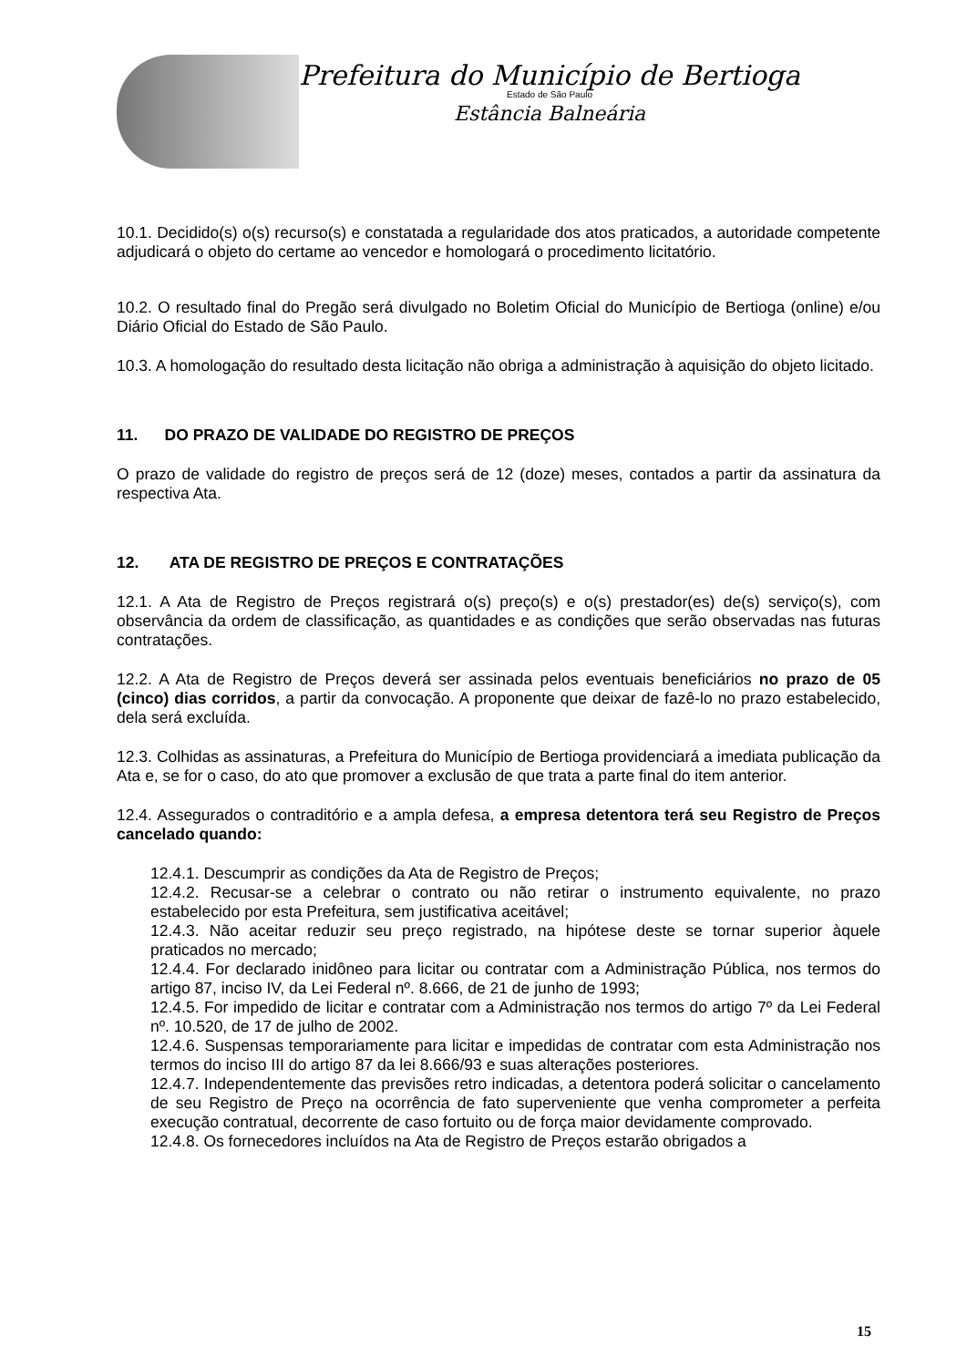Prefeitura do Município de Bertioga
Estado de São Paulo
Estância Balneária
10.1. Decidido(s) o(s) recurso(s) e constatada a regularidade dos atos praticados, a autoridade competente adjudicará o objeto do certame ao vencedor e homologará o procedimento licitatório.
10.2. O resultado final do Pregão será divulgado no Boletim Oficial do Município de Bertioga (online) e/ou Diário Oficial do Estado de São Paulo.
10.3. A homologação do resultado desta licitação não obriga a administração à aquisição do objeto licitado.
11. DO PRAZO DE VALIDADE DO REGISTRO DE PREÇOS
O prazo de validade do registro de preços será de 12 (doze) meses, contados a partir da assinatura da respectiva Ata.
12. ATA DE REGISTRO DE PREÇOS E CONTRATAÇÕES
12.1. A Ata de Registro de Preços registrará o(s) preço(s) e o(s) prestador(es) de(s) serviço(s), com observância da ordem de classificação, as quantidades e as condições que serão observadas nas futuras contratações.
12.2. A Ata de Registro de Preços deverá ser assinada pelos eventuais beneficiários no prazo de 05 (cinco) dias corridos, a partir da convocação. A proponente que deixar de fazê-lo no prazo estabelecido, dela será excluída.
12.3. Colhidas as assinaturas, a Prefeitura do Município de Bertioga providenciará a imediata publicação da Ata e, se for o caso, do ato que promover a exclusão de que trata a parte final do item anterior.
12.4. Assegurados o contraditório e a ampla defesa, a empresa detentora terá seu Registro de Preços cancelado quando:
12.4.1. Descumprir as condições da Ata de Registro de Preços;
12.4.2. Recusar-se a celebrar o contrato ou não retirar o instrumento equivalente, no prazo estabelecido por esta Prefeitura, sem justificativa aceitável;
12.4.3. Não aceitar reduzir seu preço registrado, na hipótese deste se tornar superior àquele praticados no mercado;
12.4.4. For declarado inidôneo para licitar ou contratar com a Administração Pública, nos termos do artigo 87, inciso IV, da Lei Federal nº. 8.666, de 21 de junho de 1993;
12.4.5. For impedido de licitar e contratar com a Administração nos termos do artigo 7º da Lei Federal nº. 10.520, de 17 de julho de 2002.
12.4.6. Suspensas temporariamente para licitar e impedidas de contratar com esta Administração nos termos do inciso III do artigo 87 da lei 8.666/93 e suas alterações posteriores.
12.4.7. Independentemente das previsões retro indicadas, a detentora poderá solicitar o cancelamento de seu Registro de Preço na ocorrência de fato superveniente que venha comprometer a perfeita execução contratual, decorrente de caso fortuito ou de força maior devidamente comprovado.
12.4.8. Os fornecedores incluídos na Ata de Registro de Preços estarão obrigados a
15